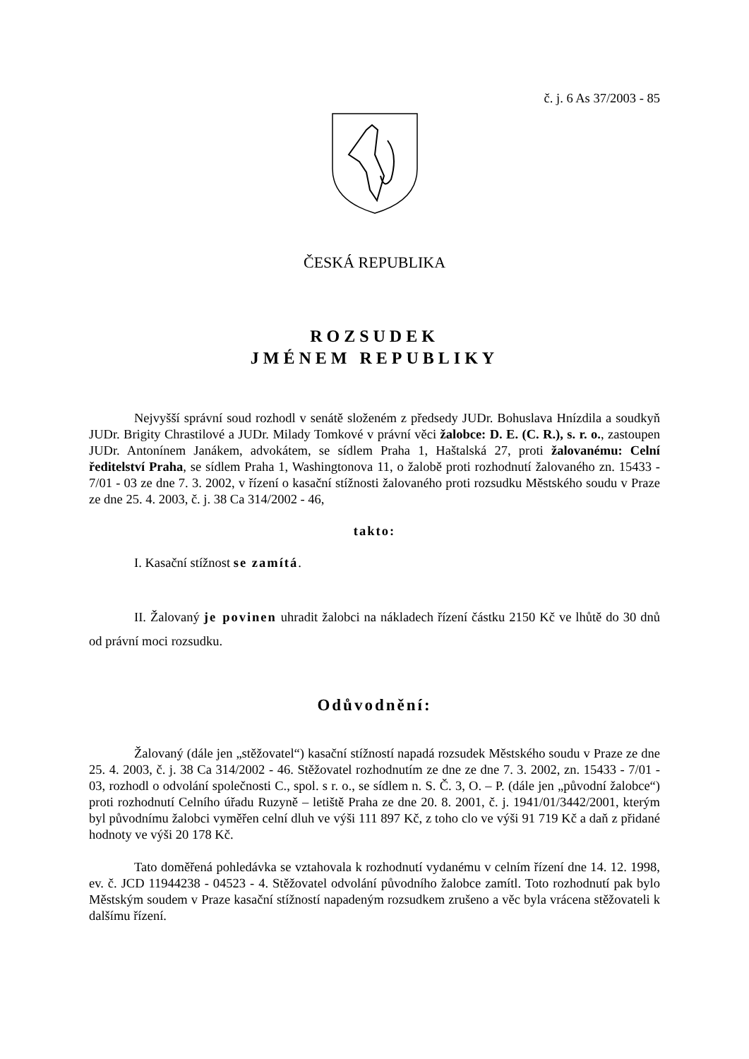č. j. 6 As 37/2003 - 85
ČESKÁ REPUBLIKA
ROZSUDEK
JMÉNEM REPUBLIKY
Nejvyšší správní soud rozhodl v senátě složeném z předsedy JUDr. Bohuslava Hnízdila a soudkyň JUDr. Brigity Chrastilové a JUDr. Milady Tomkové v právní věci žalobce: D. E. (C. R.), s. r. o., zastoupen JUDr. Antonínem Janákem, advokátem, se sídlem Praha 1, Haštalská 27, proti žalovanému: Celní ředitelství Praha, se sídlem Praha 1, Washingtonova 11, o žalobě proti rozhodnutí žalovaného zn. 15433 - 7/01 - 03 ze dne 7. 3. 2002, v řízení o kasační stížnosti žalovaného proti rozsudku Městského soudu v Praze ze dne 25. 4. 2003, č. j. 38 Ca 314/2002 - 46,
takto:
I. Kasační stížnost se zamítá.
II. Žalovaný je povinen uhradit žalobci na nákladech řízení částku 2150 Kč ve lhůtě do 30 dnů od právní moci rozsudku.
Odůvodnění:
Žalovaný (dále jen „stěžovatel“) kasační stížností napadá rozsudek Městského soudu v Praze ze dne 25. 4. 2003, č. j. 38 Ca 314/2002 - 46. Stěžovatel rozhodnutím ze dne ze dne 7. 3. 2002, zn. 15433 - 7/01 - 03, rozhodl o odvolání společnosti C., spol. s r. o., se sídlem n. S. Č. 3, O. – P. (dále jen „původní žalobce“) proti rozhodnutí Celního úřadu Ruzyně – letiště Praha ze dne 20. 8. 2001, č. j. 1941/01/3442/2001, kterým byl původnímu žalobci vyměřen celní dluh ve výši 111 897 Kč, z toho clo ve výši 91 719 Kč a daň z přidané hodnoty ve výši 20 178 Kč.
Tato doměřená pohledávka se vztahovala k rozhodnutí vydanému v celním řízení dne 14. 12. 1998, ev. č. JCD 11944238 - 04523 - 4. Stěžovatel odvolání původního žalobce zamítl. Toto rozhodnutí pak bylo Městským soudem v Praze kasační stížností napadeným rozsudkem zrušeno a věc byla vrácena stěžovateli k dalšímu řízení.